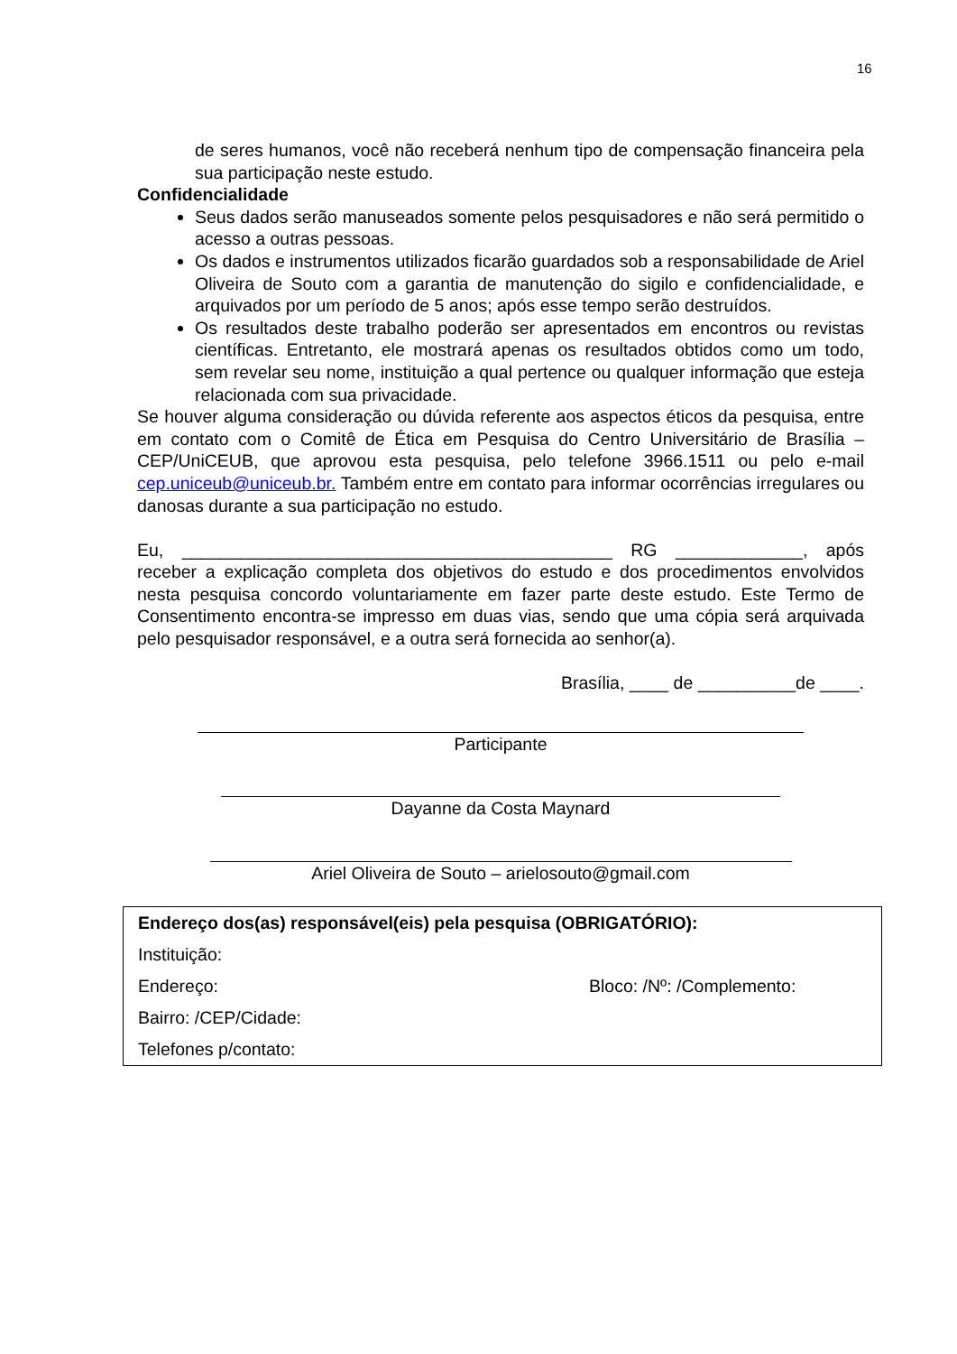16
de seres humanos, você não receberá nenhum tipo de compensação financeira pela sua participação neste estudo.
Confidencialidade
Seus dados serão manuseados somente pelos pesquisadores e não será permitido o acesso a outras pessoas.
Os dados e instrumentos utilizados ficarão guardados sob a responsabilidade de Ariel Oliveira de Souto com a garantia de manutenção do sigilo e confidencialidade, e arquivados por um período de 5 anos; após esse tempo serão destruídos.
Os resultados deste trabalho poderão ser apresentados em encontros ou revistas científicas. Entretanto, ele mostrará apenas os resultados obtidos como um todo, sem revelar seu nome, instituição a qual pertence ou qualquer informação que esteja relacionada com sua privacidade.
Se houver alguma consideração ou dúvida referente aos aspectos éticos da pesquisa, entre em contato com o Comitê de Ética em Pesquisa do Centro Universitário de Brasília – CEP/UniCEUB, que aprovou esta pesquisa, pelo telefone 3966.1511 ou pelo e-mail cep.uniceub@uniceub.br. Também entre em contato para informar ocorrências irregulares ou danosas durante a sua participação no estudo.
Eu, ____________________________________________ RG _____________, após receber a explicação completa dos objetivos do estudo e dos procedimentos envolvidos nesta pesquisa concordo voluntariamente em fazer parte deste estudo. Este Termo de Consentimento encontra-se impresso em duas vias, sendo que uma cópia será arquivada pelo pesquisador responsável, e a outra será fornecida ao senhor(a).
Brasília, ____ de __________de ____.
Participante
Dayanne da Costa Maynard
Ariel Oliveira de Souto – arielosouto@gmail.com
Endereço dos(as) responsável(eis) pela pesquisa (OBRIGATÓRIO):
Instituição:
Endereço: Bloco: /Nº: /Complemento:
Bairro: /CEP/Cidade:
Telefones p/contato: